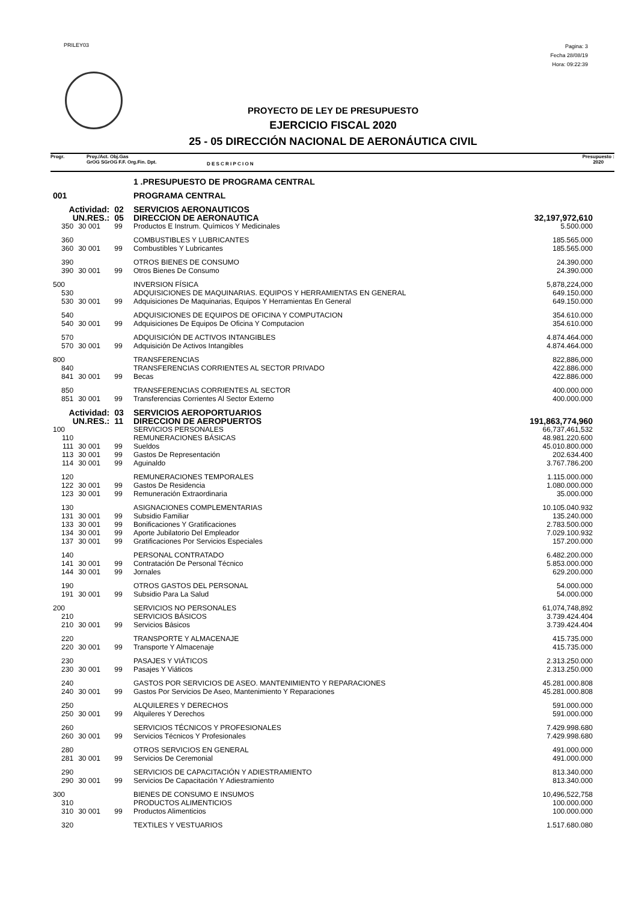PRILEY03
Pagina: 3
Fecha 28/08/19
Hora: 09:22:39
PROYECTO DE LEY DE PRESUPUESTO
EJERCICIO FISCAL 2020
25 - 05 DIRECCIÓN NACIONAL DE AERONÁUTICA CIVIL
Progr. Proy./Act. Obj.Gas
GrOG SGrOG F.F. Org.Fin. Dpt.
D E S C R I P C I O N
Presupuesto :
2020
| | | | 1 .PRESUPUESTO DE PROGRAMA CENTRAL | |
| 001 | | | PROGRAMA CENTRAL | |
| Actividad: | | 02 | SERVICIOS AERONAUTICOS | |
| UN.RES.: | | 05 | DIRECCION DE AERONAUTICA | 32,197,972,610 |
| 350 | 30 001 | 99 | Productos E Instrum. Químicos Y Medicinales | 5.500.000 |
| 360 | | | COMBUSTIBLES Y LUBRICANTES | 185.565.000 |
| 360 | 30 001 | 99 | Combustibles Y Lubricantes | 185.565.000 |
| 390 | | | OTROS BIENES DE CONSUMO | 24.390.000 |
| 390 | 30 001 | 99 | Otros Bienes De Consumo | 24.390.000 |
| 500 | | | INVERSION FÍSICA | 5,878,224,000 |
| 530 | | | ADQUISICIONES DE MAQUINARIAS. EQUIPOS Y HERRAMIENTAS EN GENERAL | 649.150.000 |
| 530 | 30 001 | 99 | Adquisiciones De Maquinarias, Equipos Y Herramientas En General | 649.150.000 |
| 540 | | | ADQUISICIONES DE EQUIPOS DE OFICINA Y COMPUTACION | 354.610.000 |
| 540 | 30 001 | 99 | Adquisiciones De Equipos De Oficina Y Computacion | 354.610.000 |
| 570 | | | ADQUISICIÓN DE ACTIVOS INTANGIBLES | 4.874.464.000 |
| 570 | 30 001 | 99 | Adquisición De Activos Intangibles | 4.874.464.000 |
| 800 | | | TRANSFERENCIAS | 822,886,000 |
| 840 | | | TRANSFERENCIAS CORRIENTES AL SECTOR PRIVADO | 422.886.000 |
| 841 | 30 001 | 99 | Becas | 422.886.000 |
| 850 | | | TRANSFERENCIAS CORRIENTES AL SECTOR | 400.000.000 |
| 851 | 30 001 | 99 | Transferencias Corrientes Al Sector Externo | 400.000.000 |
| Actividad: | | 03 | SERVICIOS AEROPORTUARIOS | |
| UN.RES.: | | 11 | DIRECCION DE AEROPUERTOS | 191,863,774,960 |
| 100 | | | SERVICIOS PERSONALES | 66,737,461,532 |
| 110 | | | REMUNERACIONES BÁSICAS | 48.981.220.600 |
| 111 | 30 001 | 99 | Sueldos | 45.010.800.000 |
| 113 | 30 001 | 99 | Gastos De Representación | 202.634.400 |
| 114 | 30 001 | 99 | Aguinaldo | 3.767.786.200 |
| 120 | | | REMUNERACIONES TEMPORALES | 1.115.000.000 |
| 122 | 30 001 | 99 | Gastos De Residencia | 1.080.000.000 |
| 123 | 30 001 | 99 | Remuneración Extraordinaria | 35.000.000 |
| 130 | | | ASIGNACIONES COMPLEMENTARIAS | 10.105.040.932 |
| 131 | 30 001 | 99 | Subsidio Familiar | 135.240.000 |
| 133 | 30 001 | 99 | Bonificaciones Y Gratificaciones | 2.783.500.000 |
| 134 | 30 001 | 99 | Aporte Jubilatorio Del Empleador | 7.029.100.932 |
| 137 | 30 001 | 99 | Gratificaciones Por Servicios Especiales | 157.200.000 |
| 140 | | | PERSONAL CONTRATADO | 6.482.200.000 |
| 141 | 30 001 | 99 | Contratación De Personal Técnico | 5.853.000.000 |
| 144 | 30 001 | 99 | Jornales | 629.200.000 |
| 190 | | | OTROS GASTOS DEL PERSONAL | 54.000.000 |
| 191 | 30 001 | 99 | Subsidio Para La Salud | 54.000.000 |
| 200 | | | SERVICIOS NO PERSONALES | 61,074,748,892 |
| 210 | | | SERVICIOS BÁSICOS | 3.739.424.404 |
| 210 | 30 001 | 99 | Servicios Básicos | 3.739.424.404 |
| 220 | | | TRANSPORTE Y ALMACENAJE | 415.735.000 |
| 220 | 30 001 | 99 | Transporte Y Almacenaje | 415.735.000 |
| 230 | | | PASAJES Y VIÁTICOS | 2.313.250.000 |
| 230 | 30 001 | 99 | Pasajes Y Viáticos | 2.313.250.000 |
| 240 | | | GASTOS POR SERVICIOS DE ASEO. MANTENIMIENTO Y REPARACIONES | 45.281.000.808 |
| 240 | 30 001 | 99 | Gastos Por Servicios De Aseo, Mantenimiento Y Reparaciones | 45.281.000.808 |
| 250 | | | ALQUILERES Y DERECHOS | 591.000.000 |
| 250 | 30 001 | 99 | Alquileres Y Derechos | 591.000.000 |
| 260 | | | SERVICIOS TÉCNICOS Y PROFESIONALES | 7.429.998.680 |
| 260 | 30 001 | 99 | Servicios Técnicos Y Profesionales | 7.429.998.680 |
| 280 | | | OTROS SERVICIOS EN GENERAL | 491.000.000 |
| 281 | 30 001 | 99 | Servicios De Ceremonial | 491.000.000 |
| 290 | | | SERVICIOS DE CAPACITACIÓN Y ADIESTRAMIENTO | 813.340.000 |
| 290 | 30 001 | 99 | Servicios De Capacitación Y Adiestramiento | 813.340.000 |
| 300 | | | BIENES DE CONSUMO E INSUMOS | 10,496,522,758 |
| 310 | | | PRODUCTOS ALIMENTICIOS | 100.000.000 |
| 310 | 30 001 | 99 | Productos Alimenticios | 100.000.000 |
| 320 | | | TEXTILES Y VESTUARIOS | 1.517.680.080 |